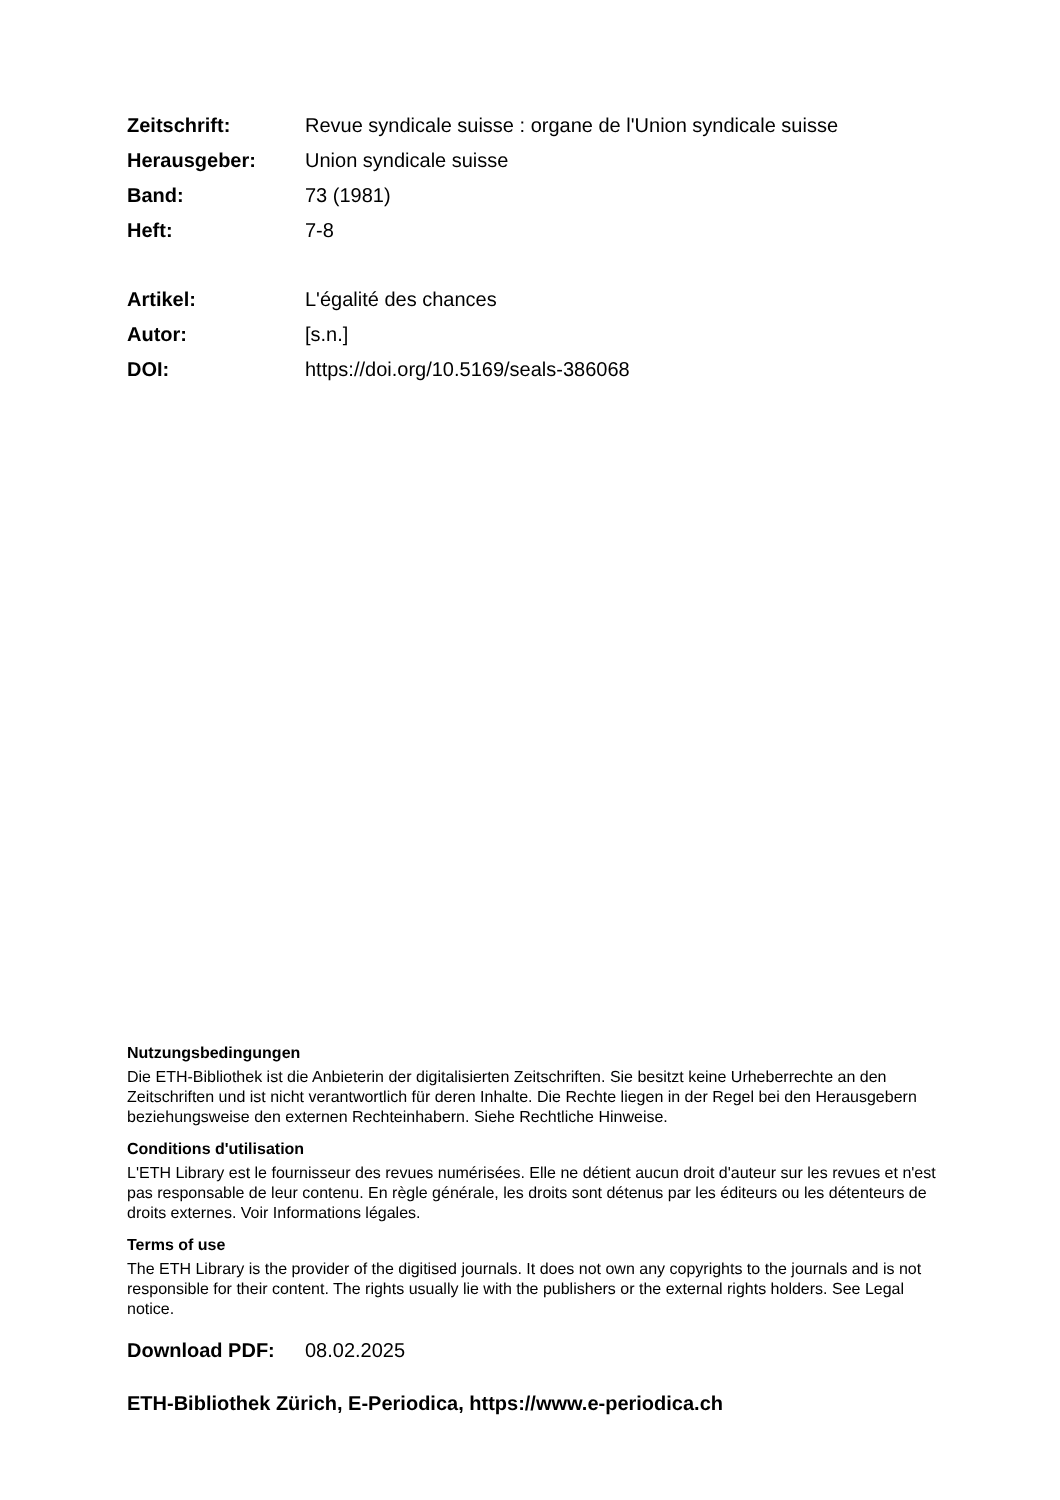Zeitschrift: Revue syndicale suisse : organe de l'Union syndicale suisse
Herausgeber: Union syndicale suisse
Band: 73 (1981)
Heft: 7-8
Artikel: L'égalité des chances
Autor: [s.n.]
DOI: https://doi.org/10.5169/seals-386068
Nutzungsbedingungen
Die ETH-Bibliothek ist die Anbieterin der digitalisierten Zeitschriften. Sie besitzt keine Urheberrechte an den Zeitschriften und ist nicht verantwortlich für deren Inhalte. Die Rechte liegen in der Regel bei den Herausgebern beziehungsweise den externen Rechteinhabern. Siehe Rechtliche Hinweise.
Conditions d'utilisation
L'ETH Library est le fournisseur des revues numérisées. Elle ne détient aucun droit d'auteur sur les revues et n'est pas responsable de leur contenu. En règle générale, les droits sont détenus par les éditeurs ou les détenteurs de droits externes. Voir Informations légales.
Terms of use
The ETH Library is the provider of the digitised journals. It does not own any copyrights to the journals and is not responsible for their content. The rights usually lie with the publishers or the external rights holders. See Legal notice.
Download PDF: 08.02.2025
ETH-Bibliothek Zürich, E-Periodica, https://www.e-periodica.ch